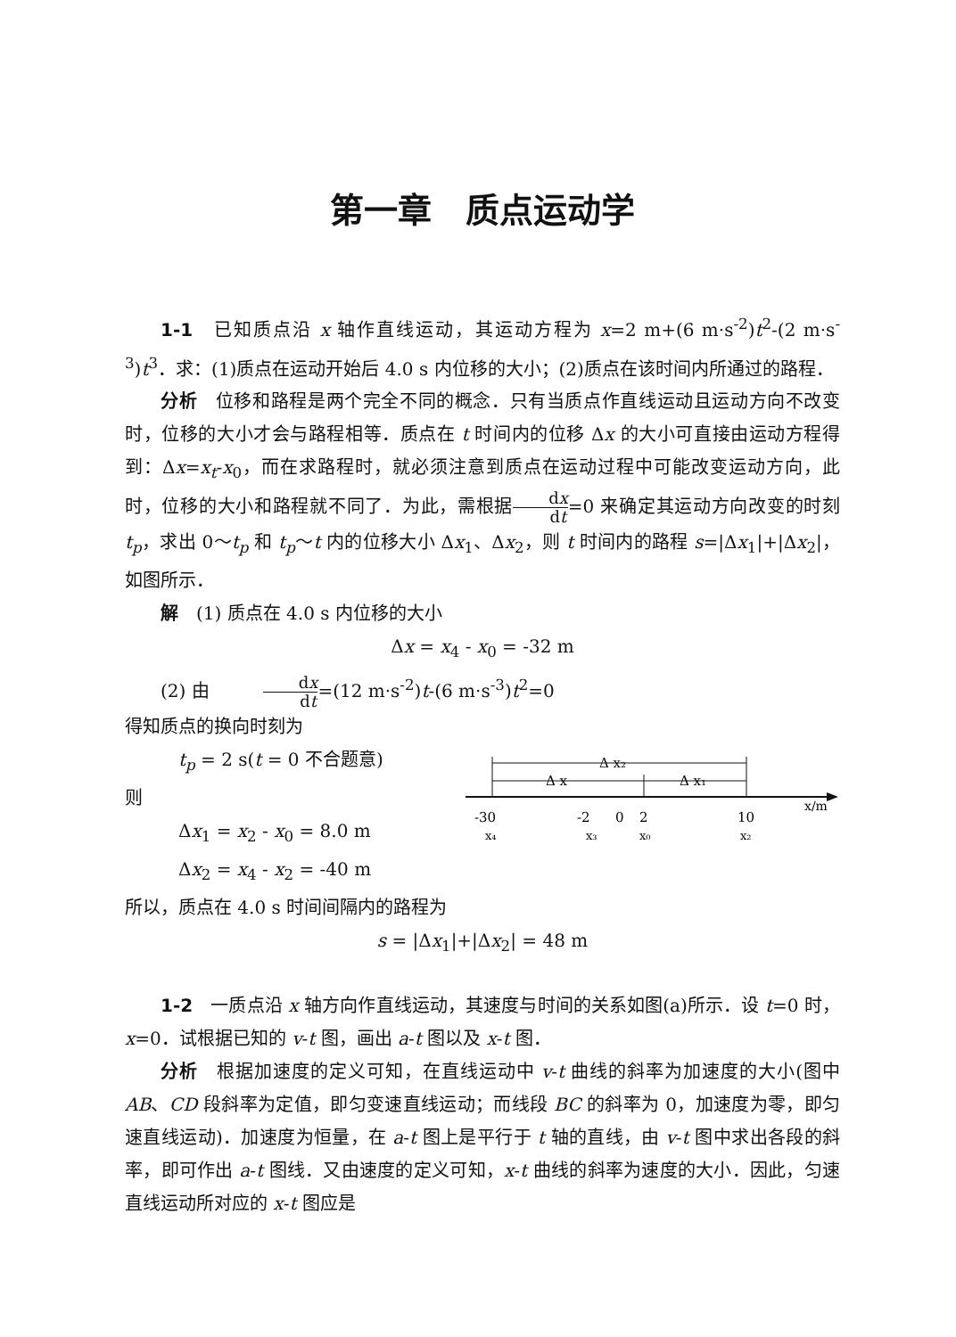第一章　质点运动学
1-1　已知质点沿 x 轴作直线运动，其运动方程为 x=2 m+(6 m·s<sup>-2</sup>)t<sup>2</sup>-(2 m·s<sup>-3</sup>)t<sup>3</sup>．求：(1)质点在运动开始后 4.0 s 内位移的大小；(2)质点在该时间内所通过的路程．
分析　位移和路程是两个完全不同的概念．只有当质点作直线运动且运动方向不改变时，位移的大小才会与路程相等．质点在 t 时间内的位移 Δx 的大小可直接由运动方程得到：Δx=x<sub>t</sub>-x<sub>0</sub>，而在求路程时，就必须注意到质点在运动过程中可能改变运动方向，此时，位移的大小和路程就不同了．为此，需根据dx dt=0 来确定其运动方向改变的时刻 t<sub>p</sub>，求出 0～t<sub>p</sub> 和 t<sub>p</sub>～t 内的位移大小 Δx<sub>1</sub>、Δx<sub>2</sub>，则 t 时间内的路程 s=|Δx<sub>1</sub>|+|Δx<sub>2</sub>|，如图所示．
解　(1) 质点在 4.0 s 内位移的大小
Δx = x<sub>4</sub> - x<sub>0</sub> = -32 m
(2) 由　　　dx dt=(12 m·s<sup>-2</sup>)t-(6 m·s<sup>-3</sup>)t<sup>2</sup>=0
得知质点的换向时刻为
　t<sub>p</sub> = 2 s(t = 0 不合题意)
则
　Δx<sub>1</sub> = x<sub>2</sub> - x<sub>0</sub> = 8.0 m
　Δx<sub>2</sub> = x<sub>4</sub> - x<sub>2</sub> = -40 m
x/m
Δ x₂
Δ x
Δ x₁
-30
-2
0
2
10
x₄
x₃
x₀
x₂
所以，质点在 4.0 s 时间间隔内的路程为
s = |Δx<sub>1</sub>|+|Δx<sub>2</sub>| = 48 m
1-2　一质点沿 x 轴方向作直线运动，其速度与时间的关系如图(a)所示．设 t=0 时，x=0．试根据已知的 v-t 图，画出 a-t 图以及 x-t 图．
分析　根据加速度的定义可知，在直线运动中 v-t 曲线的斜率为加速度的大小(图中 AB、CD 段斜率为定值，即匀变速直线运动；而线段 BC 的斜率为 0，加速度为零，即匀速直线运动)．加速度为恒量，在 a-t 图上是平行于 t 轴的直线，由 v-t 图中求出各段的斜率，即可作出 a-t 图线．又由速度的定义可知，x-t 曲线的斜率为速度的大小．因此，匀速直线运动所对应的 x-t 图应是